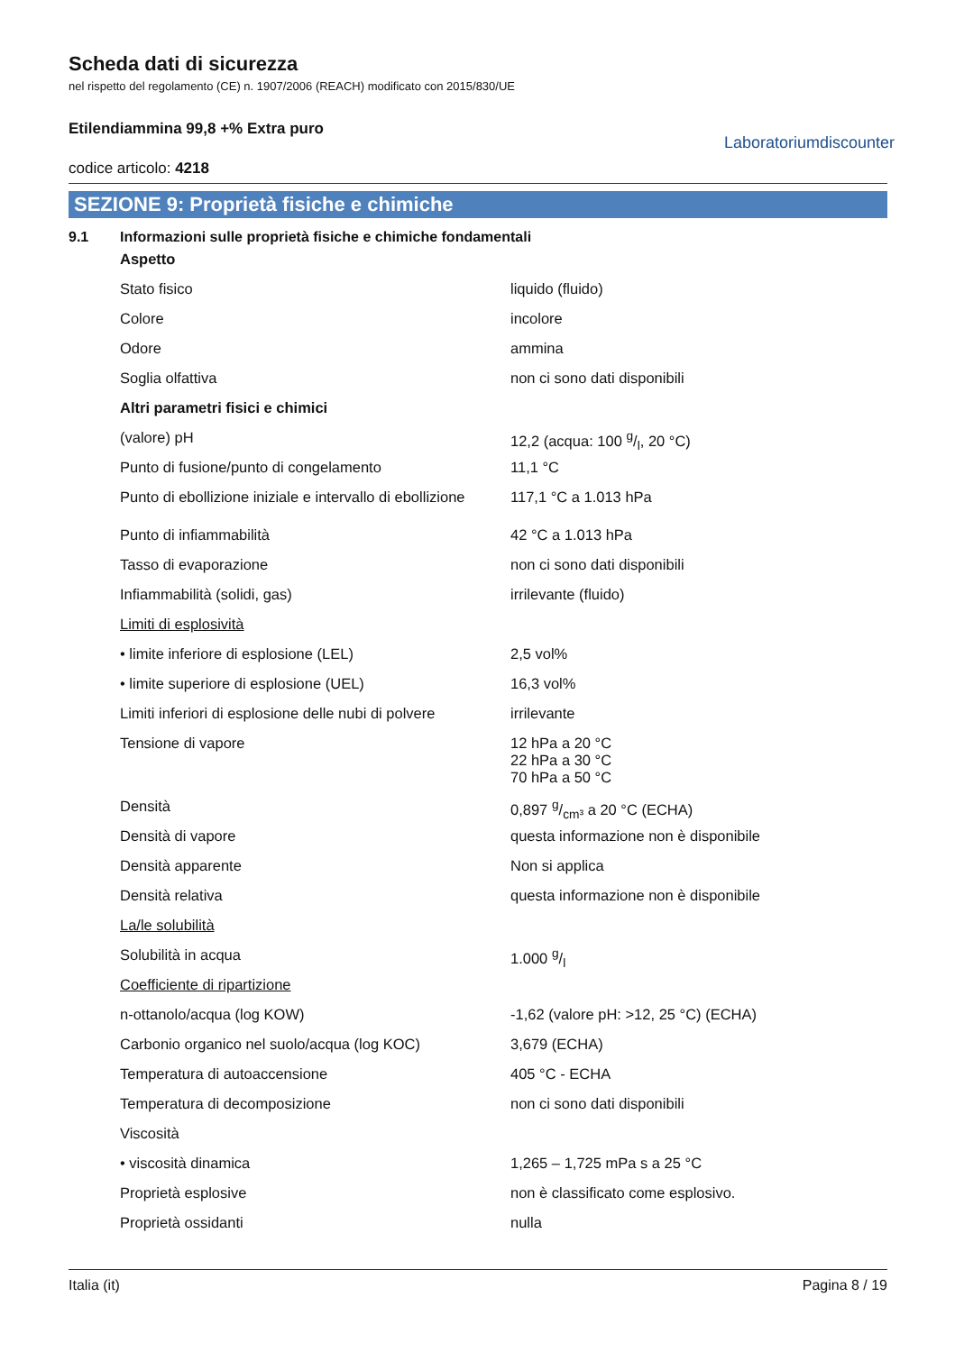Scheda dati di sicurezza
nel rispetto del regolamento (CE) n. 1907/2006 (REACH) modificato con 2015/830/UE
Etilendiammina 99,8 +% Extra puro
codice articolo: 4218
Laboratoriumdiscounter
SEZIONE 9: Proprietà fisiche e chimiche
9.1 Informazioni sulle proprietà fisiche e chimiche fondamentali
| Aspetto | |
| Stato fisico | liquido (fluido) |
| Colore | incolore |
| Odore | ammina |
| Soglia olfattiva | non ci sono dati disponibili |
| Altri parametri fisici e chimici | |
| (valore) pH | 12,2 (acqua: 100 g/l, 20 °C) |
| Punto di fusione/punto di congelamento | 11,1 °C |
| Punto di ebollizione iniziale e intervallo di ebollizione | 117,1 °C a 1.013 hPa |
| Punto di infiammabilità | 42 °C a 1.013 hPa |
| Tasso di evaporazione | non ci sono dati disponibili |
| Infiammabilità (solidi, gas) | irrilevante (fluido) |
| Limiti di esplosività | |
| • limite inferiore di esplosione (LEL) | 2,5 vol% |
| • limite superiore di esplosione (UEL) | 16,3 vol% |
| Limiti inferiori di esplosione delle nubi di polvere | irrilevante |
| Tensione di vapore | 12 hPa a 20 °C 22 hPa a 30 °C 70 hPa a 50 °C |
| Densità | 0,897 g/cm³ a 20 °C (ECHA) |
| Densità di vapore | questa informazione non è disponibile |
| Densità apparente | Non si applica |
| Densità relativa | questa informazione non è disponibile |
| La/le solubilità | |
| Solubilità in acqua | 1.000 g/l |
| Coefficiente di ripartizione | |
| n-ottanolo/acqua (log KOW) | -1,62 (valore pH: >12, 25 °C) (ECHA) |
| Carbonio organico nel suolo/acqua (log KOC) | 3,679 (ECHA) |
| Temperatura di autoaccensione | 405 °C - ECHA |
| Temperatura di decomposizione | non ci sono dati disponibili |
| Viscosità | |
| • viscosità dinamica | 1,265 – 1,725 mPa s a 25 °C |
| Proprietà esplosive | non è classificato come esplosivo. |
| Proprietà ossidanti | nulla |
Italia (it) Pagina 8 / 19